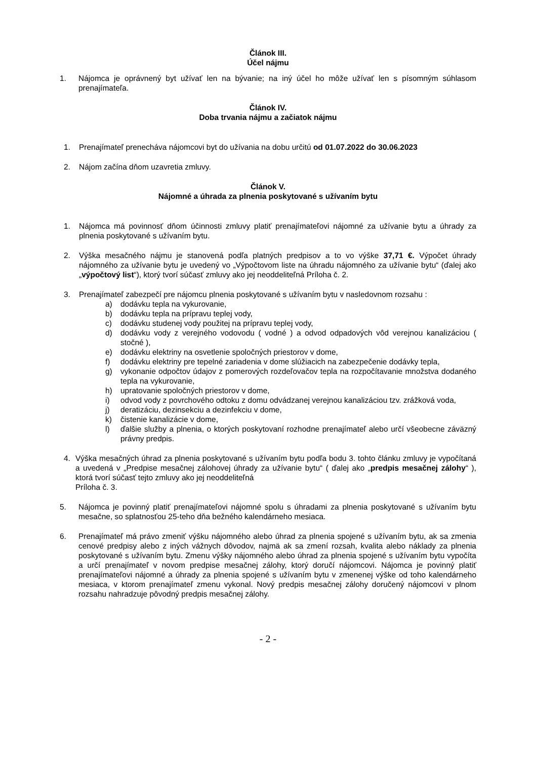Článok III.
Účel nájmu
1. Nájomca je oprávnený byt užívať len na bývanie; na iný účel ho môže užívať len s písomným súhlasom prenajímateľa.
Článok IV.
Doba trvania nájmu a začiatok nájmu
1. Prenajímateľ prenecháva nájomcovi byt do užívania na dobu určitú od 01.07.2022 do 30.06.2023
2. Nájom začína dňom uzavretia zmluvy.
Článok V.
Nájomné a úhrada za plnenia poskytované s užívaním bytu
1. Nájomca má povinnosť dňom účinnosti zmluvy platiť prenajímateľovi nájomné za užívanie bytu a úhrady za plnenia poskytované s užívaním bytu.
2. Výška mesačného nájmu je stanovená podľa platných predpisov a to vo výške 37,71 €. Výpočet úhrady nájomného za užívanie bytu je uvedený vo „Výpočtovom liste na úhradu nájomného za užívanie bytu“ (ďalej ako „výpočtový list“), ktorý tvorí súčasť zmluvy ako jej neoddeliteľná Príloha č. 2.
3. Prenajímateľ zabezpečí pre nájomcu plnenia poskytované s užívaním bytu v nasledovnom rozsahu :
a) dodávku tepla na vykurovanie,
b) dodávku tepla na prípravu teplej vody,
c) dodávku studenej vody použitej na prípravu teplej vody,
d) dodávku vody z verejného vodovodu ( vodné ) a odvod odpadových vôd verejnou kanalizáciou ( stočné ),
e) dodávku elektriny na osvetlenie spoločných priestorov v dome,
f) dodávku elektriny pre tepelné zariadenia v dome slúžiacich na zabezpečenie dodávky tepla,
g) vykonanie odpočtov údajov z pomerových rozdeľovačov tepla na rozpočítavanie množstva dodaného tepla na vykurovanie,
h) upratovanie spoločných priestorov v dome,
i) odvod vody z povrchového odtoku z domu odvádzanej verejnou kanalizáciou tzv. zrážková voda,
j) deratizáciu, dezinsekciu a dezinfekciu v dome,
k) čistenie kanalizácie v dome,
l) ďalšie služby a plnenia, o ktorých poskytovaní rozhodne prenajímateľ alebo určí všeobecne záväzný právny predpis.
4. Výška mesačných úhrad za plnenia poskytované s užívaním bytu podľa bodu 3. tohto článku zmluvy je vypočítaná a uvedená v „Predpise mesačnej zálohovej úhrady za užívanie bytu“ ( ďalej ako „predpis mesačnej zálohy“ ), ktorá tvorí súčasť tejto zmluvy ako jej neoddeliteľná
Príloha č. 3.
5. Nájomca je povinný platiť prenajímateľovi nájomné spolu s úhradami za plnenia poskytované s užívaním bytu mesačne, so splatnosťou 25-teho dňa bežného kalendárneho mesiaca.
6. Prenajímateľ má právo zmeniť výšku nájomného alebo úhrad za plnenia spojené s užívaním bytu, ak sa zmenia cenové predpisy alebo z iných vážnych dôvodov, najmä ak sa zmení rozsah, kvalita alebo náklady za plnenia poskytované s užívaním bytu. Zmenu výšky nájomného alebo úhrad za plnenia spojené s užívaním bytu vypočíta a určí prenajímateľ v novom predpise mesačnej zálohy, ktorý doručí nájomcovi. Nájomca je povinný platiť prenajímateľovi nájomné a úhrady za plnenia spojené s užívaním bytu v zmenenej výške od toho kalendárneho mesiaca, v ktorom prenajímateľ zmenu vykonal. Nový predpis mesačnej zálohy doručený nájomcovi v plnom rozsahu nahradzuje pôvodný predpis mesačnej zálohy.
- 2 -